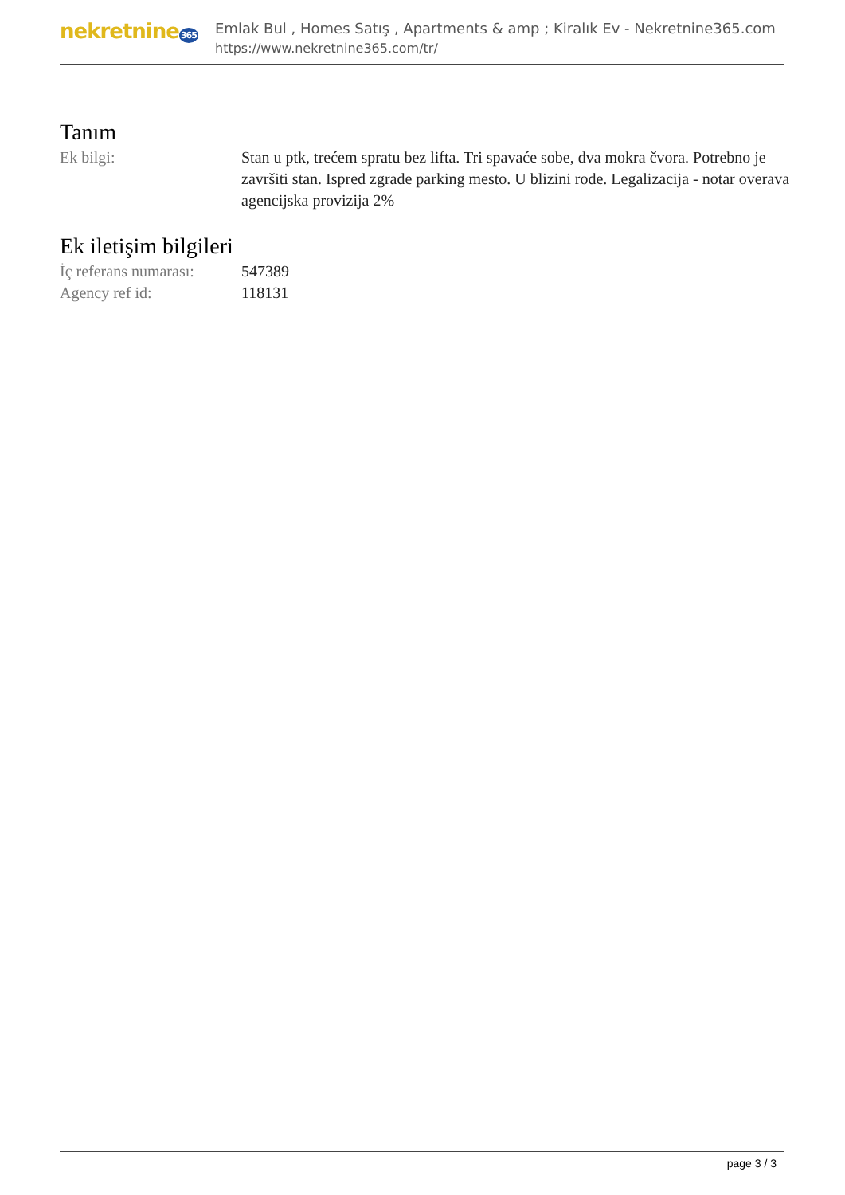nekretnine365
Emlak Bul , Homes Satış , Apartments & amp ; Kiralık Ev - Nekretnine365.com
https://www.nekretnine365.com/tr/
Tanım
| Ek bilgi: | Stan u ptk, trećem spratu bez lifta. Tri spavaće sobe, dva mokra čvora. Potrebno je završiti stan. Ispred zgrade parking mesto. U blizini rode. Legalizacija - notar overava agencijska provizija 2% |
Ek iletişim bilgileri
| İç referans numarası: | 547389 |
| Agency ref id: | 118131 |
page 3 / 3